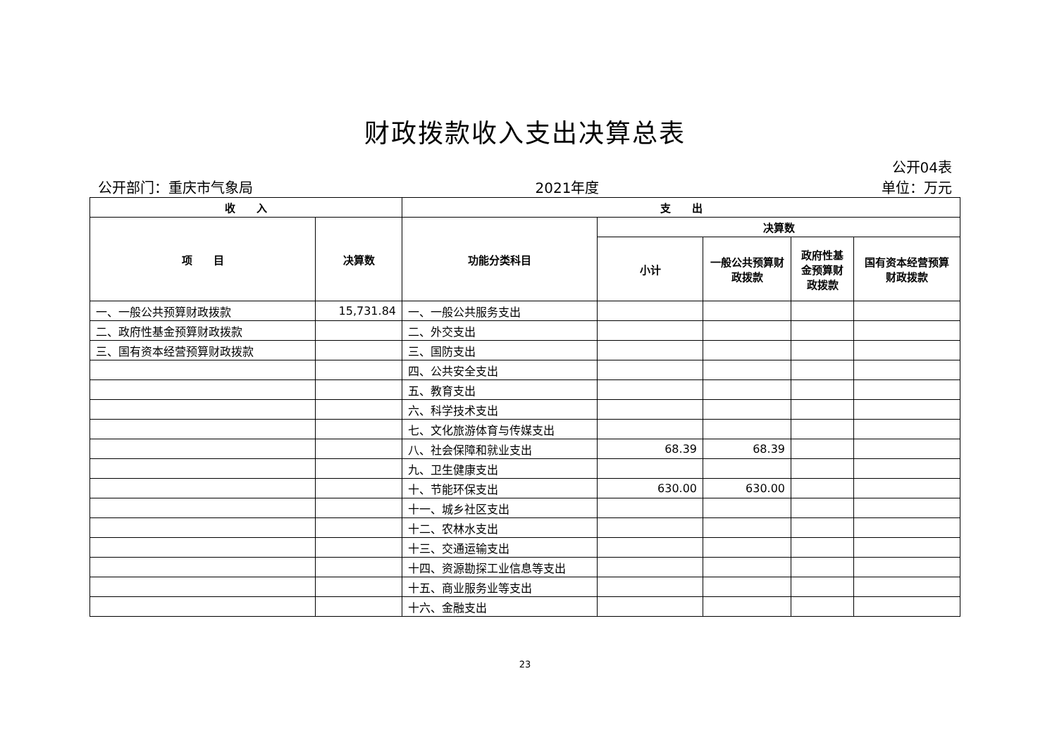财政拨款收入支出决算总表
公开04表
公开部门：重庆市气象局 2021年度 单位：万元
| 收 入 | | 支 出 | | | | |
| --- | --- | --- | --- | --- | --- | --- |
| 项 目 | 决算数 | 功能分类科目 | 决算数 | | | |
| | | | 小计 | 一般公共预算财政拨款 | 政府性基金预算财政拨款 | 国有资本经营预算财政拨款 |
| 一、一般公共预算财政拨款 | 15,731.84 | 一、一般公共服务支出 | | | | |
| 二、政府性基金预算财政拨款 | | 二、外交支出 | | | | |
| 三、国有资本经营预算财政拨款 | | 三、国防支出 | | | | |
| | | 四、公共安全支出 | | | | |
| | | 五、教育支出 | | | | |
| | | 六、科学技术支出 | | | | |
| | | 七、文化旅游体育与传媒支出 | | | | |
| | | 八、社会保障和就业支出 | 68.39 | 68.39 | | |
| | | 九、卫生健康支出 | | | | |
| | | 十、节能环保支出 | 630.00 | 630.00 | | |
| | | 十一、城乡社区支出 | | | | |
| | | 十二、农林水支出 | | | | |
| | | 十三、交通运输支出 | | | | |
| | | 十四、资源勘探工业信息等支出 | | | | |
| | | 十五、商业服务业等支出 | | | | |
| | | 十六、金融支出 | | | | |
23